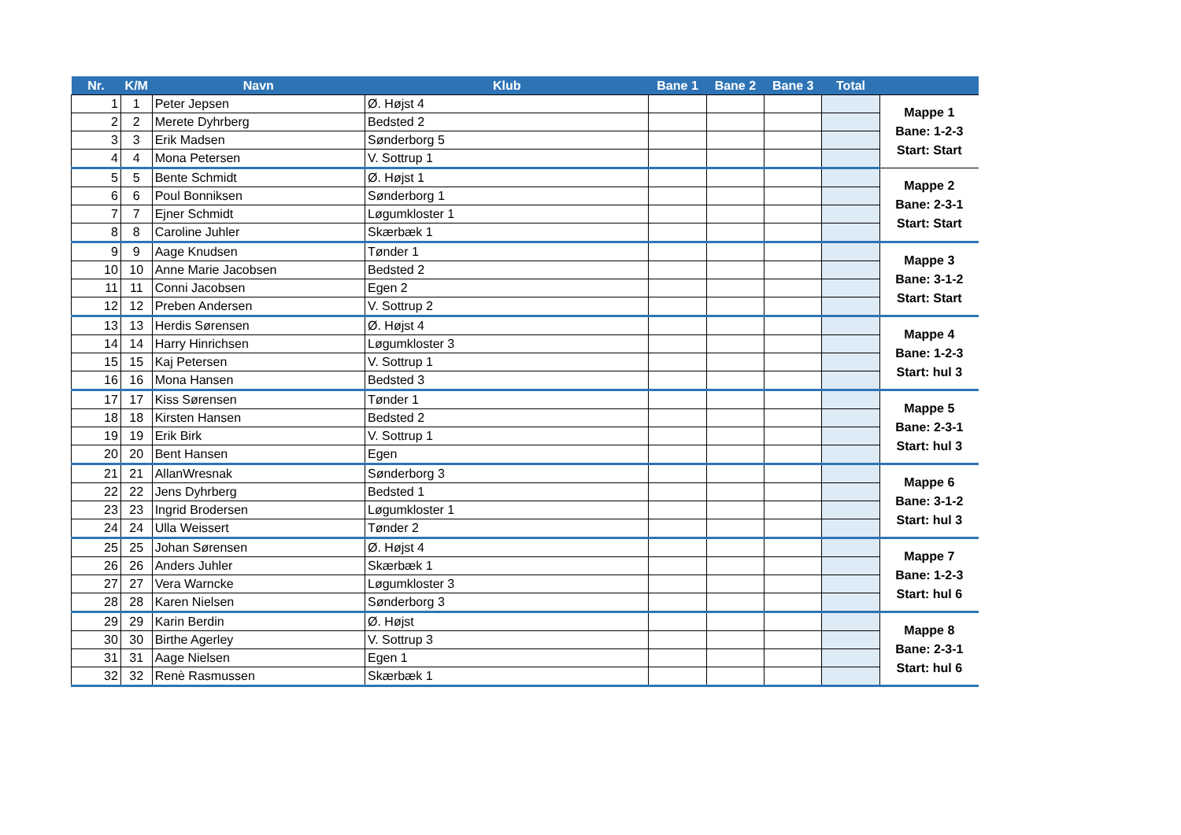| Nr. | K/M | Navn | Klub | Bane 1 | Bane 2 | Bane 3 | Total | |
| --- | --- | --- | --- | --- | --- | --- | --- | --- |
| 1 | 1 | Peter Jepsen | Ø. Højst 4 | | | | | Mappe 1 Bane: 1-2-3 Start: Start |
| 2 | 2 | Merete Dyhrberg | Bedsted 2 | | | | | |
| 3 | 3 | Erik Madsen | Sønderborg 5 | | | | | |
| 4 | 4 | Mona Petersen | V. Sottrup 1 | | | | | |
| 5 | 5 | Bente Schmidt | Ø. Højst 1 | | | | | Mappe 2 Bane: 2-3-1 Start: Start |
| 6 | 6 | Poul Bonniksen | Sønderborg 1 | | | | | |
| 7 | 7 | Ejner Schmidt | Løgumkloster 1 | | | | | |
| 8 | 8 | Caroline Juhler | Skærbæk 1 | | | | | |
| 9 | 9 | Aage Knudsen | Tønder 1 | | | | | Mappe 3 Bane: 3-1-2 Start: Start |
| 10 | 10 | Anne Marie Jacobsen | Bedsted 2 | | | | | |
| 11 | 11 | Conni Jacobsen | Egen 2 | | | | | |
| 12 | 12 | Preben Andersen | V. Sottrup 2 | | | | | |
| 13 | 13 | Herdis Sørensen | Ø. Højst 4 | | | | | Mappe 4 Bane: 1-2-3 Start: hul 3 |
| 14 | 14 | Harry Hinrichsen | Løgumkloster 3 | | | | | |
| 15 | 15 | Kaj Petersen | V. Sottrup 1 | | | | | |
| 16 | 16 | Mona Hansen | Bedsted 3 | | | | | |
| 17 | 17 | Kiss Sørensen | Tønder 1 | | | | | Mappe 5 Bane: 2-3-1 Start: hul 3 |
| 18 | 18 | Kirsten Hansen | Bedsted 2 | | | | | |
| 19 | 19 | Erik Birk | V. Sottrup 1 | | | | | |
| 20 | 20 | Bent Hansen | Egen | | | | | |
| 21 | 21 | AllanWresnak | Sønderborg 3 | | | | | Mappe 6 Bane: 3-1-2 Start: hul 3 |
| 22 | 22 | Jens Dyhrberg | Bedsted 1 | | | | | |
| 23 | 23 | Ingrid Brodersen | Løgumkloster 1 | | | | | |
| 24 | 24 | Ulla Weissert | Tønder 2 | | | | | |
| 25 | 25 | Johan Sørensen | Ø. Højst 4 | | | | | Mappe 7 Bane: 1-2-3 Start: hul 6 |
| 26 | 26 | Anders Juhler | Skærbæk 1 | | | | | |
| 27 | 27 | Vera Warncke | Løgumkloster 3 | | | | | |
| 28 | 28 | Karen Nielsen | Sønderborg 3 | | | | | |
| 29 | 29 | Karin Berdin | Ø. Højst | | | | | Mappe 8 Bane: 2-3-1 Start: hul 6 |
| 30 | 30 | Birthe Agerley | V. Sottrup 3 | | | | | |
| 31 | 31 | Aage Nielsen | Egen 1 | | | | | |
| 32 | 32 | Renè Rasmussen | Skærbæk 1 | | | | | |